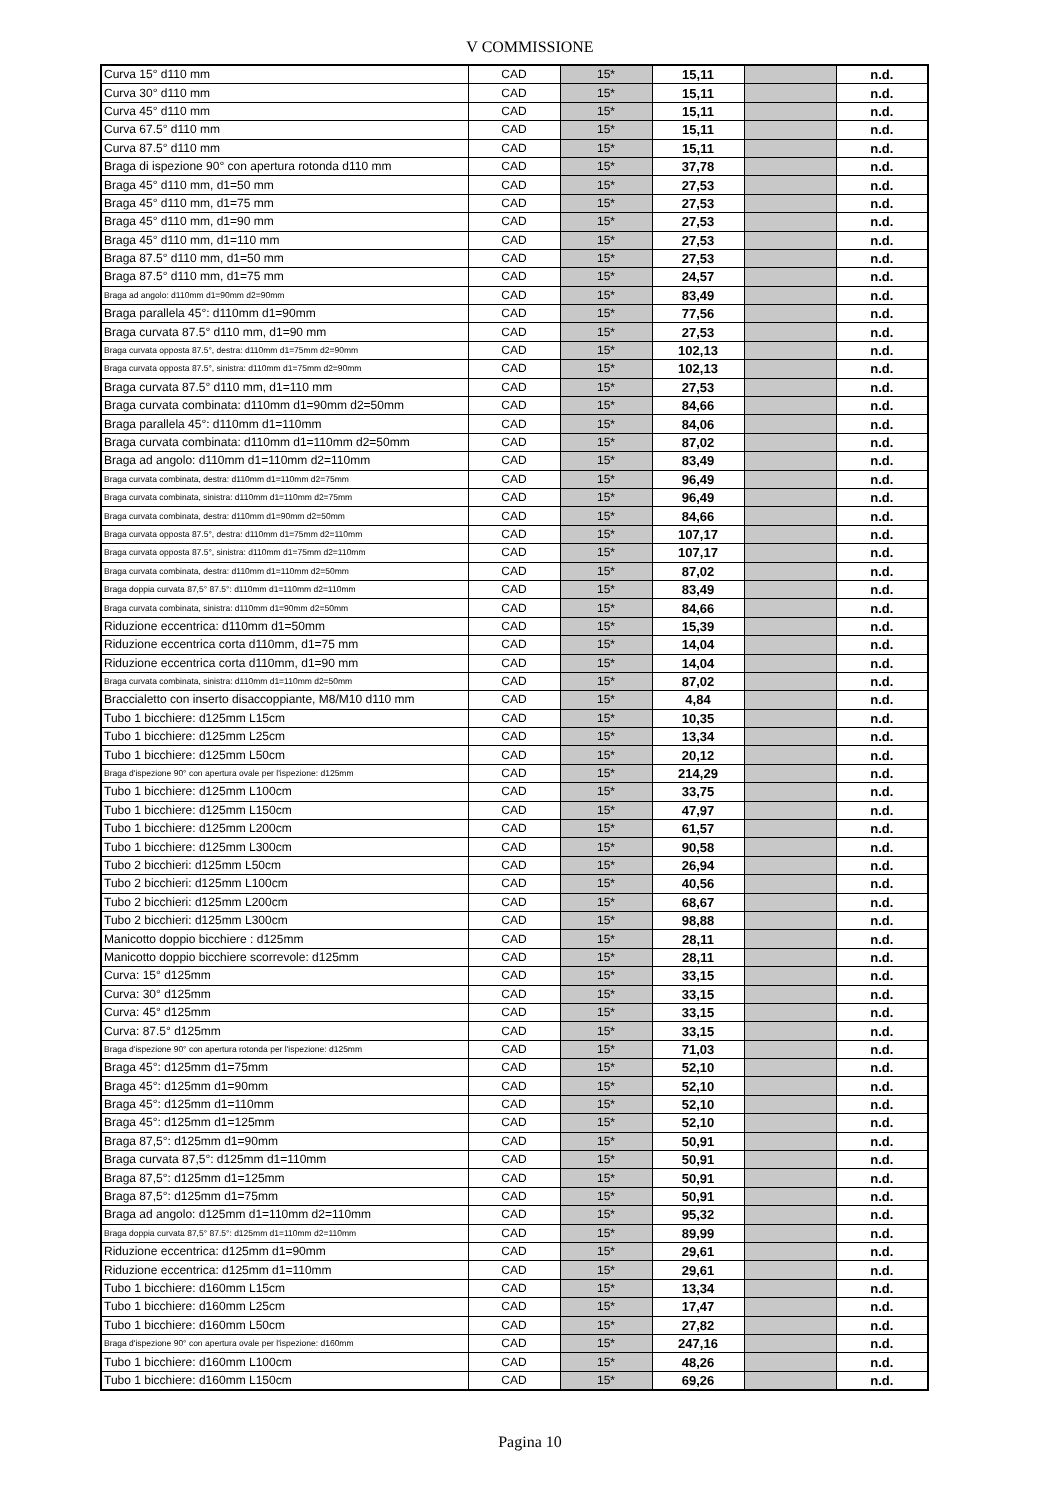V COMMISSIONE
| Curva 15° d110 mm | CAD | 15* | 15,11 | | n.d. |
| Curva 30° d110 mm | CAD | 15* | 15,11 | | n.d. |
| Curva 45° d110 mm | CAD | 15* | 15,11 | | n.d. |
| Curva 67.5° d110 mm | CAD | 15* | 15,11 | | n.d. |
| Curva 87.5° d110 mm | CAD | 15* | 15,11 | | n.d. |
| Braga di ispezione 90° con apertura rotonda d110 mm | CAD | 15* | 37,78 | | n.d. |
| Braga 45° d110 mm, d1=50 mm | CAD | 15* | 27,53 | | n.d. |
| Braga 45° d110 mm, d1=75 mm | CAD | 15* | 27,53 | | n.d. |
| Braga 45° d110 mm, d1=90 mm | CAD | 15* | 27,53 | | n.d. |
| Braga 45° d110 mm, d1=110 mm | CAD | 15* | 27,53 | | n.d. |
| Braga 87.5° d110 mm, d1=50 mm | CAD | 15* | 27,53 | | n.d. |
| Braga 87.5° d110 mm, d1=75 mm | CAD | 15* | 24,57 | | n.d. |
| Braga ad angolo: d110mm d1=90mm d2=90mm | CAD | 15* | 83,49 | | n.d. |
| Braga parallela 45°: d110mm d1=90mm | CAD | 15* | 77,56 | | n.d. |
| Braga curvata 87.5° d110 mm, d1=90 mm | CAD | 15* | 27,53 | | n.d. |
| Braga curvata opposta 87.5°, destra: d110mm d1=75mm d2=90mm | CAD | 15* | 102,13 | | n.d. |
| Braga curvata opposta 87.5°, sinistra: d110mm d1=75mm d2=90mm | CAD | 15* | 102,13 | | n.d. |
| Braga curvata 87.5° d110 mm, d1=110 mm | CAD | 15* | 27,53 | | n.d. |
| Braga curvata combinata: d110mm d1=90mm d2=50mm | CAD | 15* | 84,66 | | n.d. |
| Braga parallela 45°: d110mm d1=110mm | CAD | 15* | 84,06 | | n.d. |
| Braga curvata combinata: d110mm d1=110mm d2=50mm | CAD | 15* | 87,02 | | n.d. |
| Braga ad angolo: d110mm d1=110mm d2=110mm | CAD | 15* | 83,49 | | n.d. |
| Braga curvata combinata, destra: d110mm d1=110mm d2=75mm | CAD | 15* | 96,49 | | n.d. |
| Braga curvata combinata, sinistra: d110mm d1=110mm d2=75mm | CAD | 15* | 96,49 | | n.d. |
| Braga curvata combinata, destra: d110mm d1=90mm d2=50mm | CAD | 15* | 84,66 | | n.d. |
| Braga curvata opposta 87.5°, destra: d110mm d1=75mm d2=110mm | CAD | 15* | 107,17 | | n.d. |
| Braga curvata opposta 87.5°, sinistra: d110mm d1=75mm d2=110mm | CAD | 15* | 107,17 | | n.d. |
| Braga curvata combinata, destra: d110mm d1=110mm d2=50mm | CAD | 15* | 87,02 | | n.d. |
| Braga doppia curvata 87,5° 87.5°: d110mm d1=110mm d2=110mm | CAD | 15* | 83,49 | | n.d. |
| Braga curvata combinata, sinistra: d110mm d1=90mm d2=50mm | CAD | 15* | 84,66 | | n.d. |
| Riduzione eccentrica: d110mm d1=50mm | CAD | 15* | 15,39 | | n.d. |
| Riduzione eccentrica corta d110mm, d1=75 mm | CAD | 15* | 14,04 | | n.d. |
| Riduzione eccentrica corta d110mm, d1=90 mm | CAD | 15* | 14,04 | | n.d. |
| Braga curvata combinata, sinistra: d110mm d1=110mm d2=50mm | CAD | 15* | 87,02 | | n.d. |
| Braccialetto con inserto disaccoppiante, M8/M10 d110 mm | CAD | 15* | 4,84 | | n.d. |
| Tubo 1 bicchiere: d125mm L15cm | CAD | 15* | 10,35 | | n.d. |
| Tubo 1 bicchiere: d125mm L25cm | CAD | 15* | 13,34 | | n.d. |
| Tubo 1 bicchiere: d125mm L50cm | CAD | 15* | 20,12 | | n.d. |
| Braga d'ispezione 90° con apertura ovale per l'ispezione: d125mm | CAD | 15* | 214,29 | | n.d. |
| Tubo 1 bicchiere: d125mm L100cm | CAD | 15* | 33,75 | | n.d. |
| Tubo 1 bicchiere: d125mm L150cm | CAD | 15* | 47,97 | | n.d. |
| Tubo 1 bicchiere: d125mm L200cm | CAD | 15* | 61,57 | | n.d. |
| Tubo 1 bicchiere: d125mm L300cm | CAD | 15* | 90,58 | | n.d. |
| Tubo 2 bicchieri: d125mm L50cm | CAD | 15* | 26,94 | | n.d. |
| Tubo 2 bicchieri: d125mm L100cm | CAD | 15* | 40,56 | | n.d. |
| Tubo 2 bicchieri: d125mm L200cm | CAD | 15* | 68,67 | | n.d. |
| Tubo 2 bicchieri: d125mm L300cm | CAD | 15* | 98,88 | | n.d. |
| Manicotto doppio bicchiere : d125mm | CAD | 15* | 28,11 | | n.d. |
| Manicotto doppio bicchiere scorrevole: d125mm | CAD | 15* | 28,11 | | n.d. |
| Curva: 15° d125mm | CAD | 15* | 33,15 | | n.d. |
| Curva: 30° d125mm | CAD | 15* | 33,15 | | n.d. |
| Curva: 45° d125mm | CAD | 15* | 33,15 | | n.d. |
| Curva: 87.5° d125mm | CAD | 15* | 33,15 | | n.d. |
| Braga d'ispezione 90° con apertura rotonda per l'ispezione: d125mm | CAD | 15* | 71,03 | | n.d. |
| Braga 45°: d125mm d1=75mm | CAD | 15* | 52,10 | | n.d. |
| Braga 45°: d125mm d1=90mm | CAD | 15* | 52,10 | | n.d. |
| Braga 45°: d125mm d1=110mm | CAD | 15* | 52,10 | | n.d. |
| Braga 45°: d125mm d1=125mm | CAD | 15* | 52,10 | | n.d. |
| Braga 87,5°: d125mm d1=90mm | CAD | 15* | 50,91 | | n.d. |
| Braga curvata 87,5°: d125mm d1=110mm | CAD | 15* | 50,91 | | n.d. |
| Braga 87,5°: d125mm d1=125mm | CAD | 15* | 50,91 | | n.d. |
| Braga 87,5°: d125mm d1=75mm | CAD | 15* | 50,91 | | n.d. |
| Braga ad angolo: d125mm d1=110mm d2=110mm | CAD | 15* | 95,32 | | n.d. |
| Braga doppia curvata 87,5° 87.5°: d125mm d1=110mm d2=110mm | CAD | 15* | 89,99 | | n.d. |
| Riduzione eccentrica: d125mm d1=90mm | CAD | 15* | 29,61 | | n.d. |
| Riduzione eccentrica: d125mm d1=110mm | CAD | 15* | 29,61 | | n.d. |
| Tubo 1 bicchiere: d160mm L15cm | CAD | 15* | 13,34 | | n.d. |
| Tubo 1 bicchiere: d160mm L25cm | CAD | 15* | 17,47 | | n.d. |
| Tubo 1 bicchiere: d160mm L50cm | CAD | 15* | 27,82 | | n.d. |
| Braga d'ispezione 90° con apertura ovale per l'ispezione: d160mm | CAD | 15* | 247,16 | | n.d. |
| Tubo 1 bicchiere: d160mm L100cm | CAD | 15* | 48,26 | | n.d. |
| Tubo 1 bicchiere: d160mm L150cm | CAD | 15* | 69,26 | | n.d. |
Pagina 10